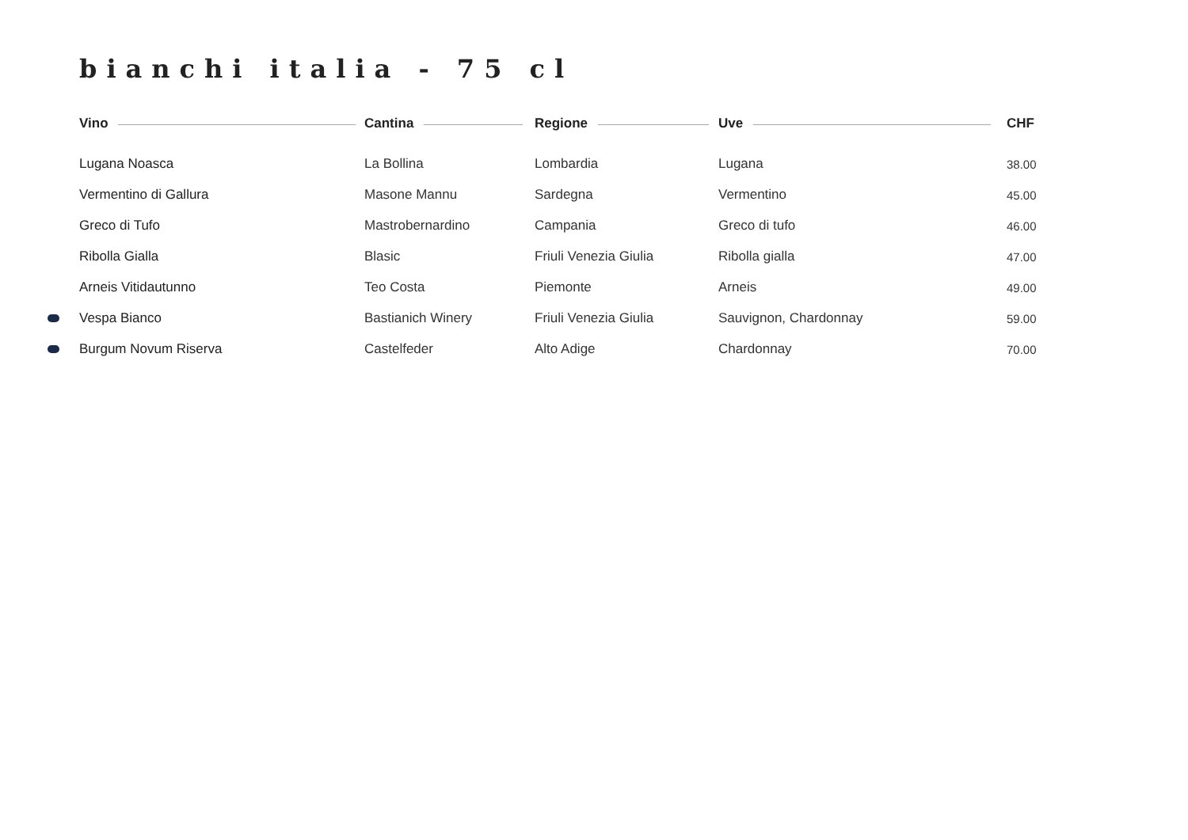bianchi italia - 75 cl
| | Vino | Cantina | Regione | Uve | CHF |
| --- | --- | --- | --- | --- | --- |
| | Lugana Noasca | La Bollina | Lombardia | Lugana | 38.00 |
| | Vermentino di Gallura | Masone Mannu | Sardegna | Vermentino | 45.00 |
| | Greco di Tufo | Mastrobernardino | Campania | Greco di tufo | 46.00 |
| | Ribolla Gialla | Blasic | Friuli Venezia Giulia | Ribolla gialla | 47.00 |
| | Arneis Vitidautunno | Teo Costa | Piemonte | Arneis | 49.00 |
| | Vespa Bianco | Bastianich Winery | Friuli Venezia Giulia | Sauvignon, Chardonnay | 59.00 |
| | Burgum Novum Riserva | Castelfeder | Alto Adige | Chardonnay | 70.00 |